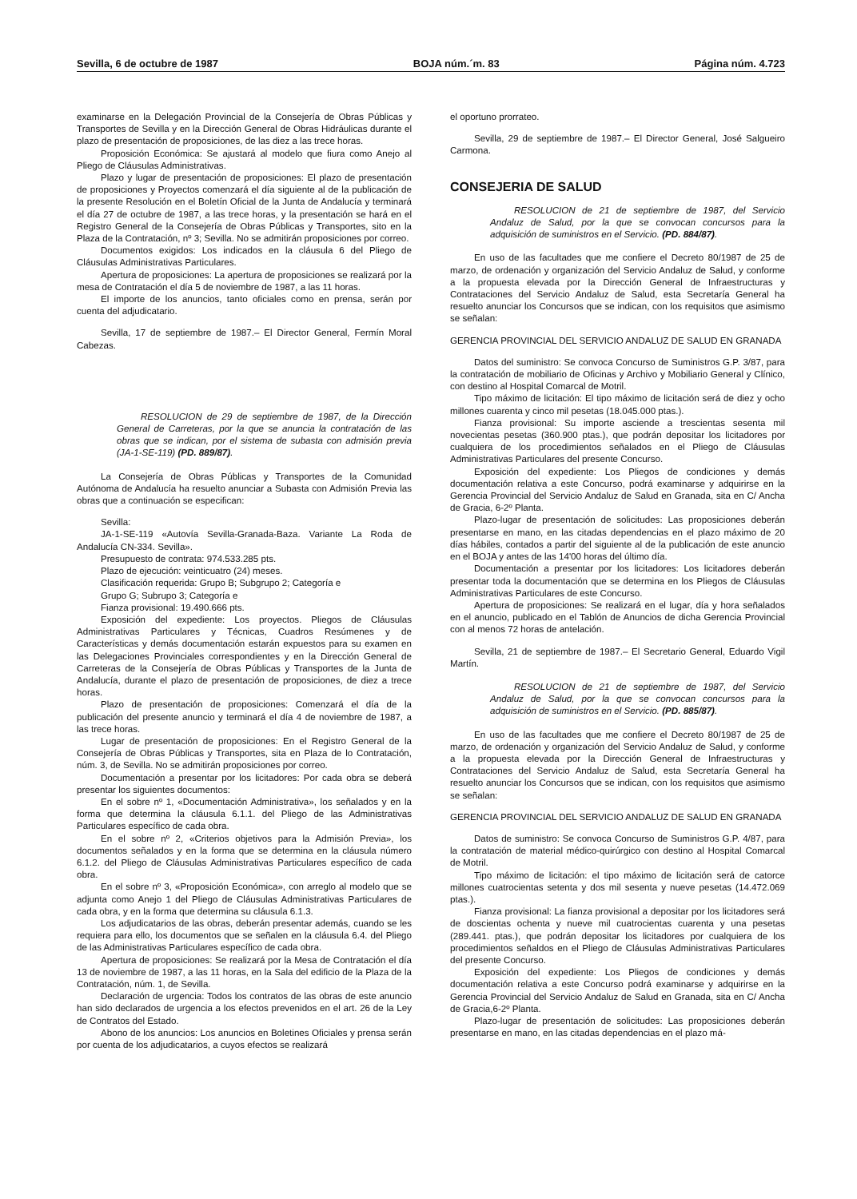Sevilla, 6 de octubre de 1987 BOJA núm.´m. 83 Página núm. 4.723
examinarse en la Delegación Provincial de la Consejería de Obras Públicas y Transportes de Sevilla y en la Dirección General de Obras Hidráulicas durante el plazo de presentación de proposiciones, de las diez a las trece horas.
Proposición Económica: Se ajustará al modelo que fiura como Anejo al Pliego de Cláusulas Administrativas.
Plazo y lugar de presentación de proposiciones: El plazo de presentación de proposiciones y Proyectos comenzará el día siguiente al de la publicación de la presente Resolución en el Boletín Oficial de la Junta de Andalucía y terminará el día 27 de octubre de 1987, a las trece horas, y la presentación se hará en el Registro General de la Consejería de Obras Públicas y Transportes, sito en la Plaza de la Contratación, nº 3; Sevilla. No se admitirán proposiciones por correo.
Documentos exigidos: Los indicados en la cláusula 6 del Pliego de Cláusulas Administrativas Particulares.
Apertura de proposiciones: La apertura de proposiciones se realizará por la mesa de Contratación el día 5 de noviembre de 1987, a las 11 horas.
El importe de los anuncios, tanto oficiales como en prensa, serán por cuenta del adjudicatario.
Sevilla, 17 de septiembre de 1987.– El Director General, Fermín Moral Cabezas.
RESOLUCION de 29 de septiembre de 1987, de la Dirección General de Carreteras, por la que se anuncia la contratación de las obras que se indican, por el sistema de subasta con admisión previa (JA-1-SE-119) (PD. 889/87).
La Consejería de Obras Públicas y Transportes de la Comunidad Autónoma de Andalucía ha resuelto anunciar a Subasta con Admisión Previa las obras que a continuación se especifican:
Sevilla:
JA-1-SE-119 «Autovía Sevilla-Granada-Baza. Variante La Roda de Andalucía CN-334. Sevilla».
Presupuesto de contrata: 974.533.285 pts.
Plazo de ejecución: veinticuatro (24) meses.
Clasificación requerida: Grupo B; Subgrupo 2; Categoría e
Grupo G; Subrupo 3; Categoría e
Fianza provisional: 19.490.666 pts.
Exposición del expediente: Los proyectos. Pliegos de Cláusulas Administrativas Particulares y Técnicas, Cuadros Resúmenes y de Características y demás documentación estarán expuestos para su examen en las Delegaciones Provinciales correspondientes y en la Dirección General de Carreteras de la Consejería de Obras Públicas y Transportes de la Junta de Andalucía, durante el plazo de presentación de proposiciones, de diez a trece horas.
Plazo de presentación de proposiciones: Comenzará el día de la publicación del presente anuncio y terminará el día 4 de noviembre de 1987, a las trece horas.
Lugar de presentación de proposiciones: En el Registro General de la Consejería de Obras Públicas y Transportes, sita en Plaza de lo Contratación, núm. 3, de Sevilla. No se admitirán proposiciones por correo.
Documentación a presentar por los licitadores: Por cada obra se deberá presentar los siguientes documentos:
En el sobre nº 1, «Documentación Administrativa», los señalados y en la forma que determina la cláusula 6.1.1. del Pliego de las Administrativas Particulares específico de cada obra.
En el sobre nº 2, «Criterios objetivos para la Admisión Previa», los documentos señalados y en la forma que se determina en la cláusula número 6.1.2. del Pliego de Cláusulas Administrativas Particulares específico de cada obra.
En el sobre nº 3, «Proposición Económica», con arreglo al modelo que se adjunta como Anejo 1 del Pliego de Cláusulas Administrativas Particulares de cada obra, y en la forma que determina su cláusula 6.1.3.
Los adjudicatarios de las obras, deberán presentar además, cuando se les requiera para ello, los documentos que se señalen en la cláusula 6.4. del Pliego de las Administrativas Particulares específico de cada obra.
Apertura de proposiciones: Se realizará por la Mesa de Contratación el día 13 de noviembre de 1987, a las 11 horas, en la Sala del edificio de la Plaza de la Contratación, núm. 1, de Sevilla.
Declaración de urgencia: Todos los contratos de las obras de este anuncio han sido declarados de urgencia a los efectos prevenidos en el art. 26 de la Ley de Contratos del Estado.
Abono de los anuncios: Los anuncios en Boletines Oficiales y prensa serán por cuenta de los adjudicatarios, a cuyos efectos se realizará
el oportuno prorrateo.
Sevilla, 29 de septiembre de 1987.– El Director General, José Salgueiro Carmona.
CONSEJERIA DE SALUD
RESOLUCION de 21 de septiembre de 1987, del Servicio Andaluz de Salud, por la que se convocan concursos para la adquisición de suministros en el Servicio. (PD. 884/87).
En uso de las facultades que me confiere el Decreto 80/1987 de 25 de marzo, de ordenación y organización del Servicio Andaluz de Salud, y conforme a la propuesta elevada por la Dirección General de Infraestructuras y Contrataciones del Servicio Andaluz de Salud, esta Secretaría General ha resuelto anunciar los Concursos que se indican, con los requisitos que asimismo se señalan:
GERENCIA PROVINCIAL DEL SERVICIO ANDALUZ DE SALUD EN GRANADA
Datos del suministro: Se convoca Concurso de Suministros G.P. 3/87, para la contratación de mobiliario de Oficinas y Archivo y Mobiliario General y Clínico, con destino al Hospital Comarcal de Motril.
Tipo máximo de licitación: El tipo máximo de licitación será de diez y ocho millones cuarenta y cinco mil pesetas (18.045.000 ptas.).
Fianza provisional: Su importe asciende a trescientas sesenta mil novecientas pesetas (360.900 ptas.), que podrán depositar los licitadores por cualquiera de los procedimientos señalados en el Pliego de Cláusulas Administrativas Particulares del presente Concurso.
Exposición del expediente: Los Pliegos de condiciones y demás documentación relativa a este Concurso, podrá examinarse y adquirirse en la Gerencia Provincial del Servicio Andaluz de Salud en Granada, sita en C/ Ancha de Gracia, 6-2º Planta.
Plazo-lugar de presentación de solicitudes: Las proposiciones deberán presentarse en mano, en las citadas dependencias en el plazo máximo de 20 días hábiles, contados a partir del siguiente al de la publicación de este anuncio en el BOJA y antes de las 14'00 horas del último día.
Documentación a presentar por los licitadores: Los licitadores deberán presentar toda la documentación que se determina en los Pliegos de Cláusulas Administrativas Particulares de este Concurso.
Apertura de proposiciones: Se realizará en el lugar, día y hora señalados en el anuncio, publicado en el Tablón de Anuncios de dicha Gerencia Provincial con al menos 72 horas de antelación.
Sevilla, 21 de septiembre de 1987.– El Secretario General, Eduardo Vigil Martín.
RESOLUCION de 21 de septiembre de 1987, del Servicio Andaluz de Salud, por la que se convocan concursos para la adquisición de suministros en el Servicio. (PD. 885/87).
En uso de las facultades que me confiere el Decreto 80/1987 de 25 de marzo, de ordenación y organización del Servicio Andaluz de Salud, y conforme a la propuesta elevada por la Dirección General de Infraestructuras y Contrataciones del Servicio Andaluz de Salud, esta Secretaría General ha resuelto anunciar los Concursos que se indican, con los requisitos que asimismo se señalan:
GERENCIA PROVINCIAL DEL SERVICIO ANDALUZ DE SALUD EN GRANADA
Datos de suministro: Se convoca Concurso de Suministros G.P. 4/87, para la contratación de material médico-quirúrgico con destino al Hospital Comarcal de Motril.
Tipo máximo de licitación: el tipo máximo de licitación será de catorce millones cuatrocientas setenta y dos mil sesenta y nueve pesetas (14.472.069 ptas.).
Fianza provisional: La fianza provisional a depositar por los licitadores será de doscientas ochenta y nueve mil cuatrocientas cuarenta y una pesetas (289.441. ptas.), que podrán depositar los licitadores por cualquiera de los procedimientos señaldos en el Pliego de Cláusulas Administrativas Particulares del presente Concurso.
Exposición del expediente: Los Pliegos de condiciones y demás documentación relativa a este Concurso podrá examinarse y adquirirse en la Gerencia Provincial del Servicio Andaluz de Salud en Granada, sita en C/ Ancha de Gracia,6-2º Planta.
Plazo-lugar de presentación de solicitudes: Las proposiciones deberán presentarse en mano, en las citadas dependencias en el plazo má-